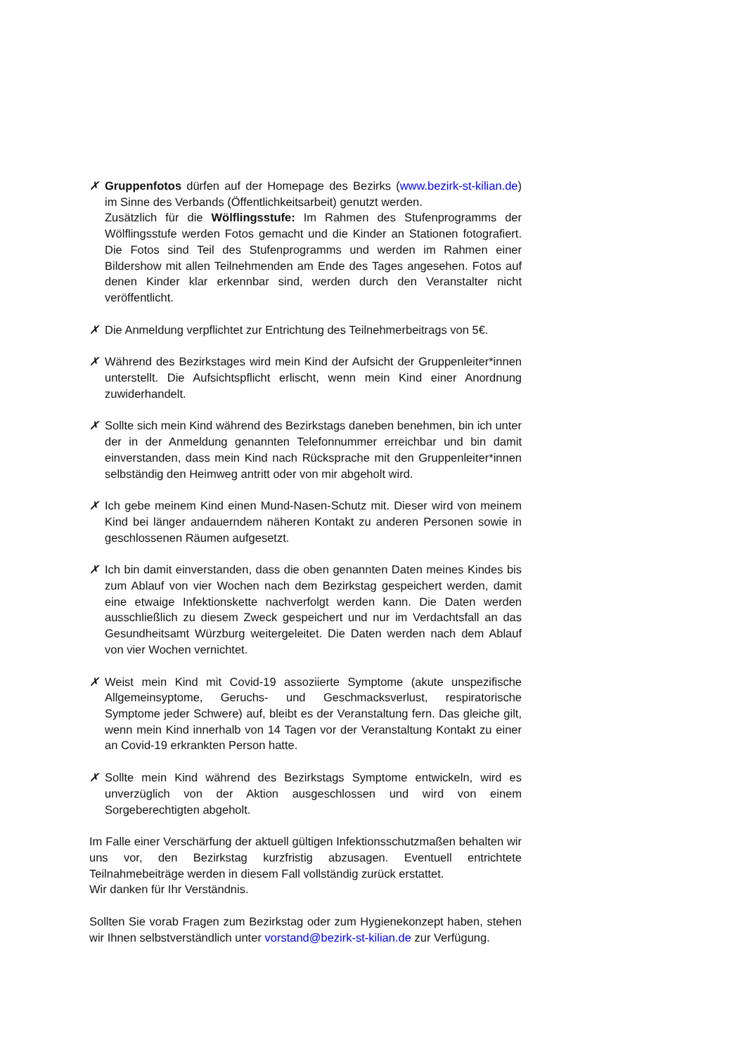✗ Gruppenfotos dürfen auf der Homepage des Bezirks (www.bezirk-st-kilian.de) im Sinne des Verbands (Öffentlichkeitsarbeit) genutzt werden.
Zusätzlich für die Wölflingsstufe: Im Rahmen des Stufenprogramms der Wölflingsstufe werden Fotos gemacht und die Kinder an Stationen fotografiert. Die Fotos sind Teil des Stufenprogramms und werden im Rahmen einer Bildershow mit allen Teilnehmenden am Ende des Tages angesehen. Fotos auf denen Kinder klar erkennbar sind, werden durch den Veranstalter nicht veröffentlicht.
✗ Die Anmeldung verpflichtet zur Entrichtung des Teilnehmerbeitrags von 5€.
✗ Während des Bezirkstages wird mein Kind der Aufsicht der Gruppenleiter*innen unterstellt. Die Aufsichtspflicht erlischt, wenn mein Kind einer Anordnung zuwiderhandelt.
✗ Sollte sich mein Kind während des Bezirkstags daneben benehmen, bin ich unter der in der Anmeldung genannten Telefonnummer erreichbar und bin damit einverstanden, dass mein Kind nach Rücksprache mit den Gruppenleiter*innen selbständig den Heimweg antritt oder von mir abgeholt wird.
✗ Ich gebe meinem Kind einen Mund-Nasen-Schutz mit. Dieser wird von meinem Kind bei länger andauerndem näheren Kontakt zu anderen Personen sowie in geschlossenen Räumen aufgesetzt.
✗ Ich bin damit einverstanden, dass die oben genannten Daten meines Kindes bis zum Ablauf von vier Wochen nach dem Bezirkstag gespeichert werden, damit eine etwaige Infektionskette nachverfolgt werden kann. Die Daten werden ausschließlich zu diesem Zweck gespeichert und nur im Verdachtsfall an das Gesundheitsamt Würzburg weitergeleitet. Die Daten werden nach dem Ablauf von vier Wochen vernichtet.
✗ Weist mein Kind mit Covid-19 assoziierte Symptome (akute unspezifische Allgemeinsyptome, Geruchs- und Geschmacksverlust, respiratorische Symptome jeder Schwere) auf, bleibt es der Veranstaltung fern. Das gleiche gilt, wenn mein Kind innerhalb von 14 Tagen vor der Veranstaltung Kontakt zu einer an Covid-19 erkrankten Person hatte.
✗ Sollte mein Kind während des Bezirkstags Symptome entwickeln, wird es unverzüglich von der Aktion ausgeschlossen und wird von einem Sorgeberechtigten abgeholt.
Im Falle einer Verschärfung der aktuell gültigen Infektionsschutzmaßen behalten wir uns vor, den Bezirkstag kurzfristig abzusagen. Eventuell entrichtete Teilnahmebeiträge werden in diesem Fall vollständig zurück erstattet.
Wir danken für Ihr Verständnis.
Sollten Sie vorab Fragen zum Bezirkstag oder zum Hygienekonzept haben, stehen wir Ihnen selbstverständlich unter vorstand@bezirk-st-kilian.de zur Verfügung.